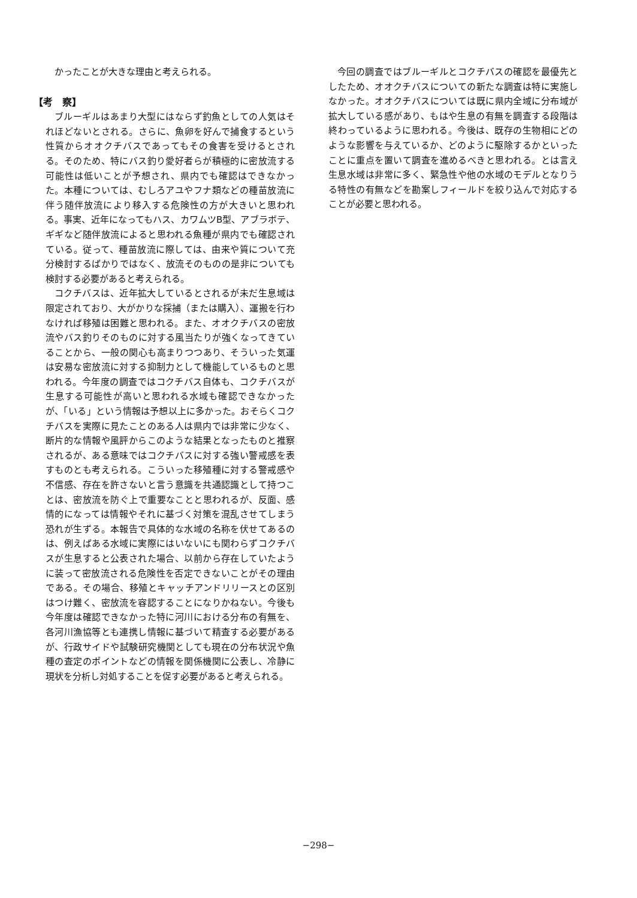かったことが大きな理由と考えられる。
【考　察】
ブルーギルはあまり大型にはならず釣魚としての人気はそれほどないとされる。さらに、魚卵を好んで捕食するという性質からオオクチバスであってもその食害を受けるとされる。そのため、特にバス釣り愛好者らが積極的に密放流する可能性は低いことが予想され、県内でも確認はできなかった。本種については、むしろアユやフナ類などの種苗放流に伴う随伴放流により移入する危険性の方が大きいと思われる。事実、近年になってもハス、カワムツB型、アブラボテ、ギギなど随伴放流によると思われる魚種が県内でも確認されている。従って、種苗放流に際しては、由来や質について充分検討するばかりではなく、放流そのものの是非についても検討する必要があると考えられる。
コクチバスは、近年拡大しているとされるが未だ生息域は限定されており、大がかりな採捕（または購入）、運搬を行わなければ移殖は困難と思われる。また、オオクチバスの密放流やバス釣りそのものに対する風当たりが強くなってきていることから、一般の関心も高まりつつあり、そういった気運は安易な密放流に対する抑制力として機能しているものと思われる。今年度の調査ではコクチバス自体も、コクチバスが生息する可能性が高いと思われる水域も確認できなかったが、「いる」という情報は予想以上に多かった。おそらくコクチバスを実際に見たことのある人は県内では非常に少なく、断片的な情報や風評からこのような結果となったものと推察されるが、ある意味ではコクチバスに対する強い警戒感を表すものとも考えられる。こういった移殖種に対する警戒感や不信感、存在を許さないと言う意識を共通認識として持つことは、密放流を防ぐ上で重要なことと思われるが、反面、感情的になっては情報やそれに基づく対策を混乱させてしまう恐れが生ずる。本報告で具体的な水域の名称を伏せてあるのは、例えばある水域に実際にはいないにも関わらずコクチバスが生息すると公表された場合、以前から存在していたように装って密放流される危険性を否定できないことがその理由である。その場合、移殖とキャッチアンドリリースとの区別はつけ難く、密放流を容認することになりかねない。今後も今年度は確認できなかった特に河川における分布の有無を、各河川漁協等とも連携し情報に基づいて精査する必要があるが、行政サイドや試験研究機関としても現在の分布状況や魚種の査定のポイントなどの情報を関係機関に公表し、冷静に現状を分析し対処することを促す必要があると考えられる。
今回の調査ではブルーギルとコクチバスの確認を最優先としたため、オオクチバスについての新たな調査は特に実施しなかった。オオクチバスについては既に県内全域に分布域が拡大している感があり、もはや生息の有無を調査する段階は終わっているように思われる。今後は、既存の生物相にどのような影響を与えているか、どのように駆除するかといったことに重点を置いて調査を進めるべきと思われる。とは言え生息水域は非常に多く、緊急性や他の水域のモデルとなりうる特性の有無などを勘案しフィールドを絞り込んで対応することが必要と思われる。
−298−